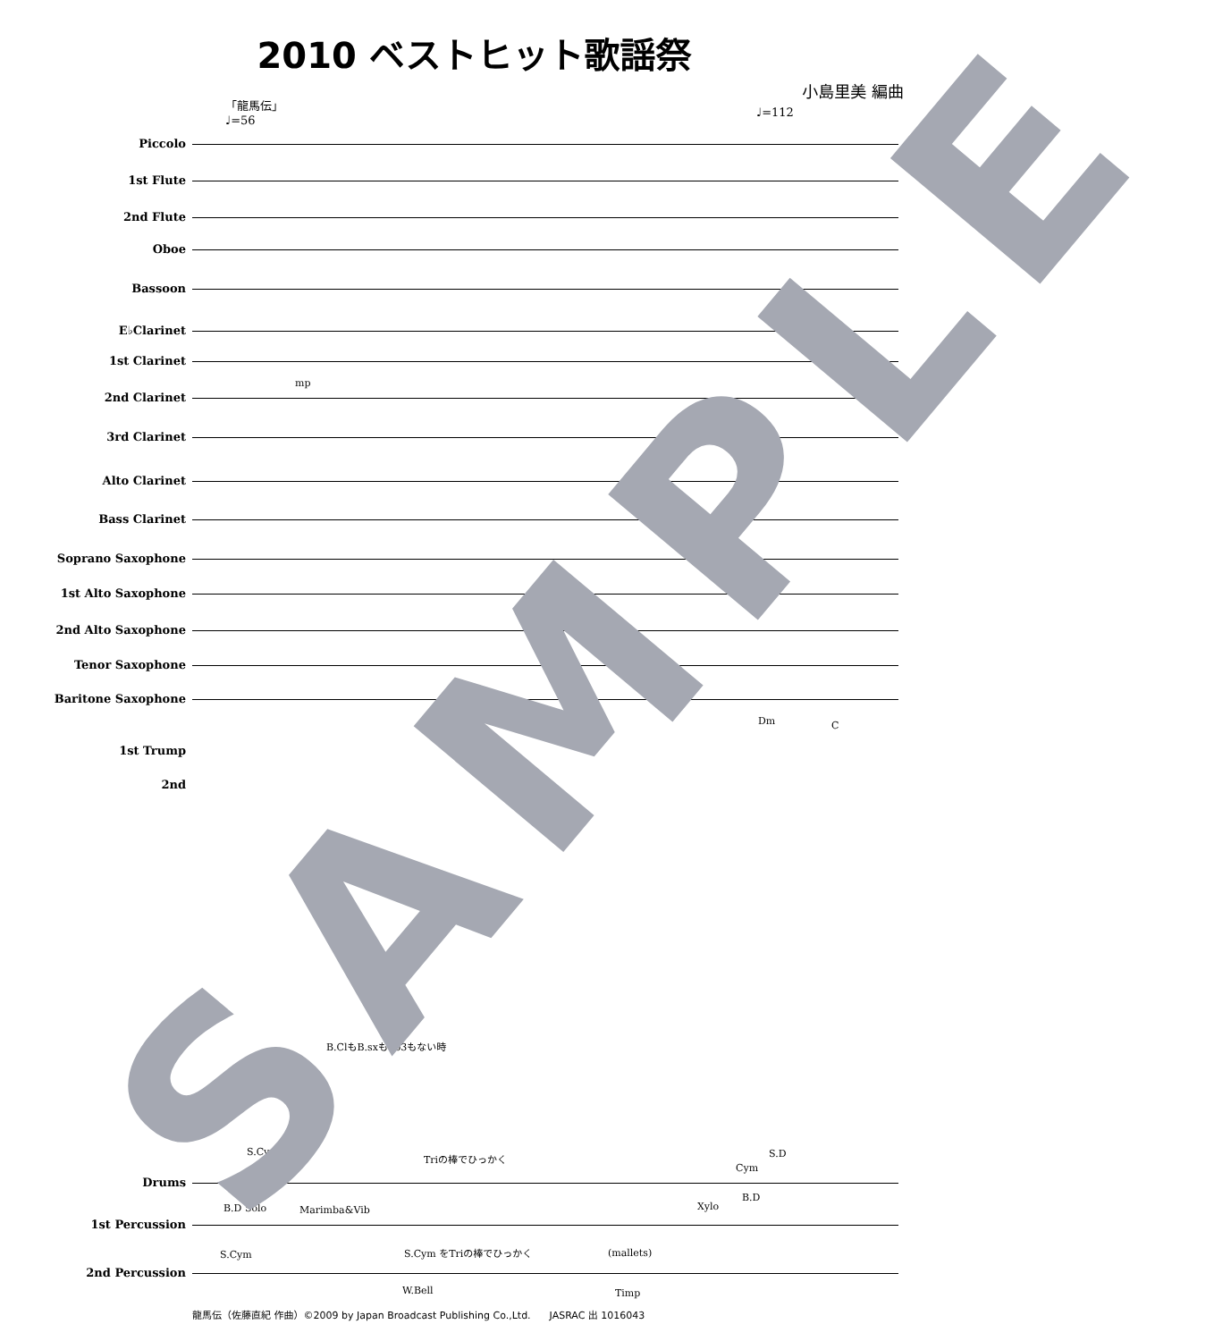2010 ベストヒット歌謡祭
小島里美 編曲
「龍馬伝」
♩=56
♩=112
Piccolo
1st Flute
2nd Flute
Oboe
Bassoon
E♭Clarinet
1st Clarinet
2nd Clarinet
3rd Clarinet
Alto Clarinet
Bass Clarinet
Soprano Saxophone
1st Alto Saxophone
2nd Alto Saxophone
Tenor Saxophone
Baritone Saxophone
1st Trump
2nd
Drums
1st Percussion
2nd Percussion
mp
B.ClもB.sxもTb3もない時
S.Cym Triの棒でひっかく S.D
Cym
B.D
Xylo
B.D Solo Marimba&Vib
S.Cym S.Cym をTriの棒でひっかく (mallets)
W.Bell Timp
Dm C
SAMPLE
龍馬伝（佐藤直紀 作曲）©2009 by Japan Broadcast Publishing Co.,Ltd. JASRAC 出 1016043